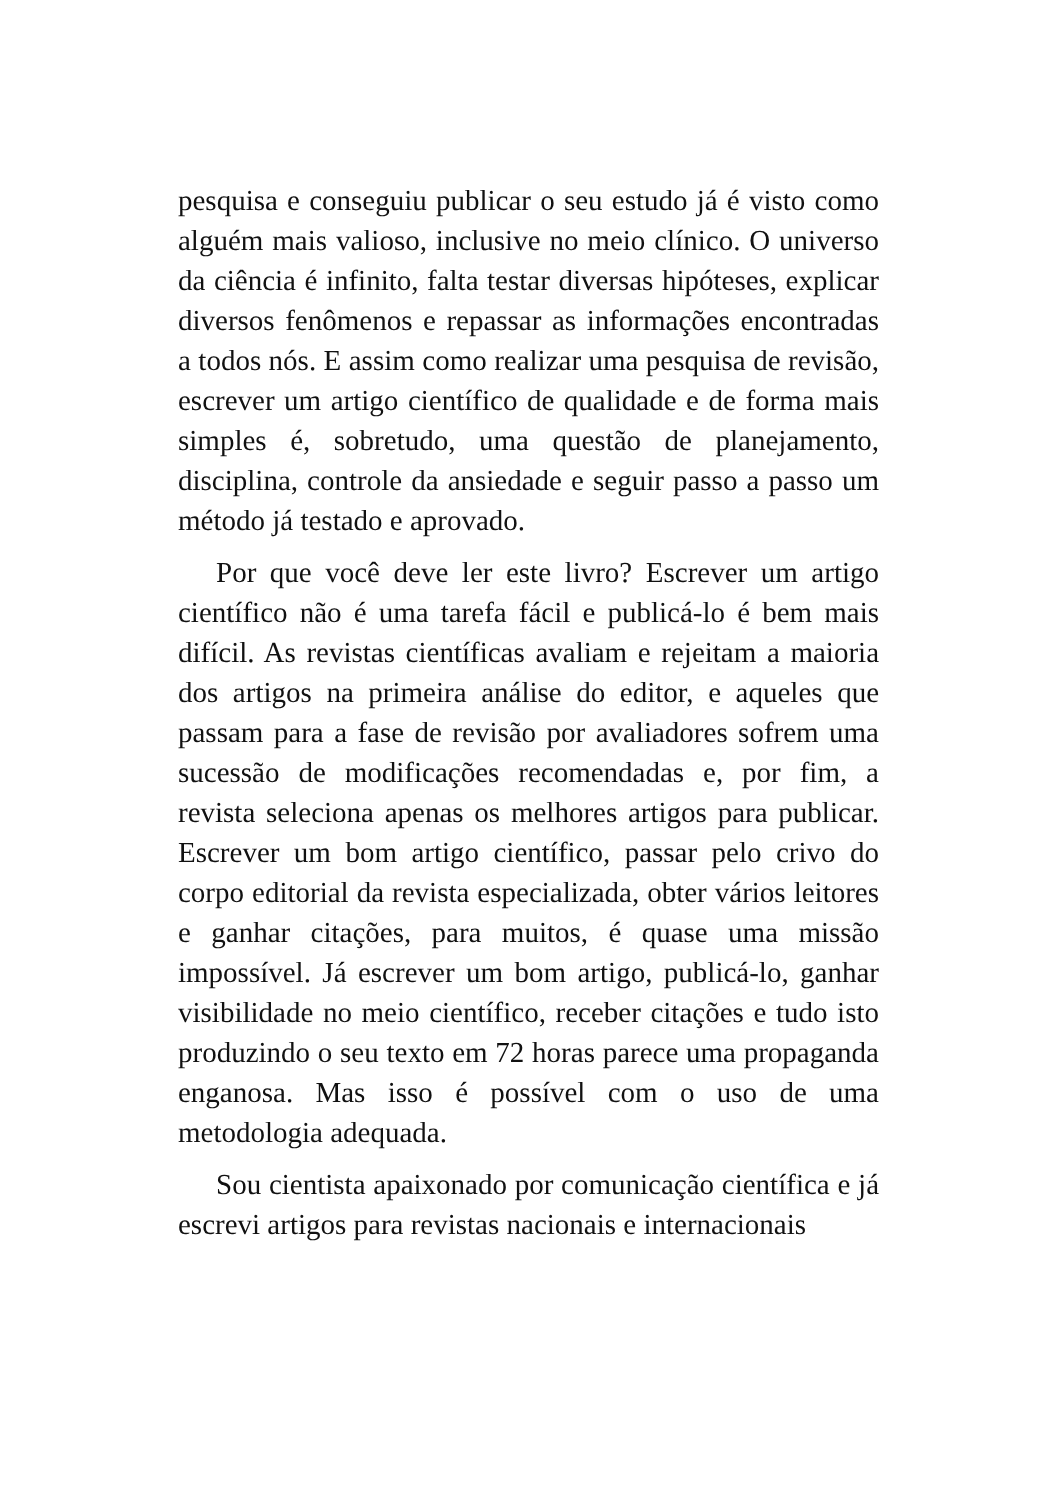pesquisa e conseguiu publicar o seu estudo já é visto como alguém mais valioso, inclusive no meio clínico. O universo da ciência é infinito, falta testar diversas hipóteses, explicar diversos fenômenos e repassar as informações encontradas a todos nós. E assim como realizar uma pesquisa de revisão, escrever um artigo científico de qualidade e de forma mais simples é, sobretudo, uma questão de planejamento, disciplina, controle da ansiedade e seguir passo a passo um método já testado e aprovado.
Por que você deve ler este livro? Escrever um artigo científico não é uma tarefa fácil e publicá-lo é bem mais difícil. As revistas científicas avaliam e rejeitam a maioria dos artigos na primeira análise do editor, e aqueles que passam para a fase de revisão por avaliadores sofrem uma sucessão de modificações recomendadas e, por fim, a revista seleciona apenas os melhores artigos para publicar. Escrever um bom artigo científico, passar pelo crivo do corpo editorial da revista especializada, obter vários leitores e ganhar citações, para muitos, é quase uma missão impossível. Já escrever um bom artigo, publicá-lo, ganhar visibilidade no meio científico, receber citações e tudo isto produzindo o seu texto em 72 horas parece uma propaganda enganosa. Mas isso é possível com o uso de uma metodologia adequada.
Sou cientista apaixonado por comunicação científica e já escrevi artigos para revistas nacionais e internacionais